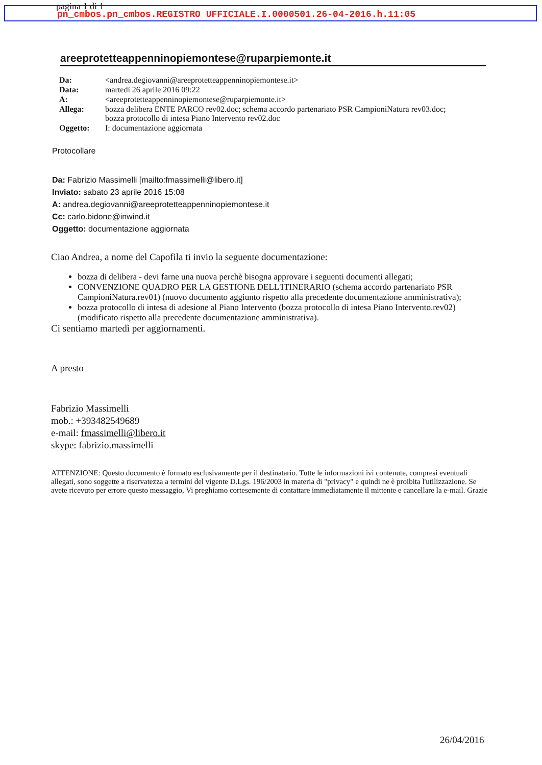pagina 1 di 1
pn_cmbos.pn_cmbos.REGISTRO UFFICIALE.I.0000501.26-04-2016.h.11:05
areeprotetteappenninopiemontese@ruparpiemonte.it
| Da: | <andrea.degiovanni@areeprotetteappenninopiemontese.it> |
| Data: | martedì 26 aprile 2016 09:22 |
| A: | <areeprotetteappenninopiemontese@ruparpiemonte.it> |
| Allega: | bozza delibera ENTE PARCO rev02.doc; schema accordo partenariato PSR CampioniNatura rev03.doc; bozza protocollo di intesa Piano Intervento rev02.doc |
| Oggetto: | I: documentazione aggiornata |
Protocollare
Da: Fabrizio Massimelli [mailto:fmassimelli@libero.it]
Inviato: sabato 23 aprile 2016 15:08
A: andrea.degiovanni@areeprotetteappenninopiemontese.it
Cc: carlo.bidone@inwind.it
Oggetto: documentazione aggiornata
Ciao Andrea, a nome del Capofila ti invio la seguente documentazione:
bozza di delibera - devi farne una nuova perchè bisogna approvare i seguenti documenti allegati;
CONVENZIONE QUADRO PER LA GESTIONE DELL'ITINERARIO (schema accordo partenariato PSR CampioniNatura.rev01) (nuovo documento aggiunto rispetto alla precedente documentazione amministrativa);
bozza protocollo di intesa di adesione al Piano Intervento (bozza protocollo di intesa Piano Intervento.rev02) (modificato rispetto alla precedente documentazione amministrativa).
Ci sentiamo martedì per aggiornamenti.
A presto
Fabrizio Massimelli
mob.: +393482549689
e-mail: fmassimelli@libero.it
skype: fabrizio.massimelli
ATTENZIONE: Questo documento è formato esclusivamente per il destinatario. Tutte le informazioni ivi contenute, compresi eventuali allegati, sono soggette a riservatezza a termini del vigente D.Lgs. 196/2003 in materia di "privacy" e quindi ne è proibita l'utilizzazione. Se avete ricevuto per errore questo messaggio, Vi preghiamo cortesemente di contattare immediatamente il mittente e cancellare la e-mail. Grazie
26/04/2016